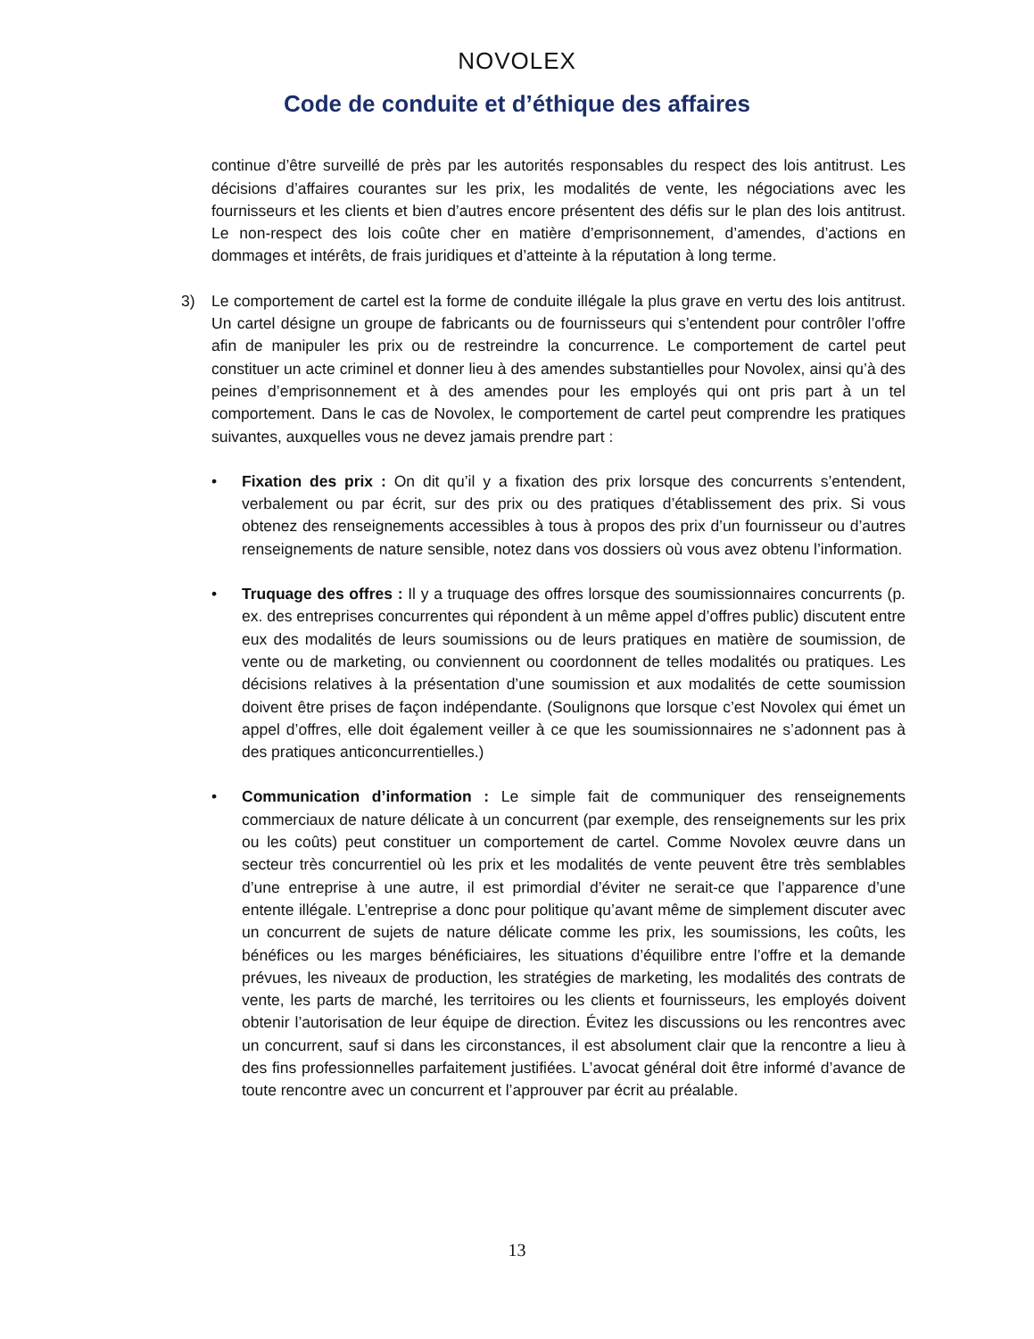NOVOLEX
Code de conduite et d’éthique des affaires
continue d’être surveillé de près par les autorités responsables du respect des lois antitrust. Les décisions d’affaires courantes sur les prix, les modalités de vente, les négociations avec les fournisseurs et les clients et bien d’autres encore présentent des défis sur le plan des lois antitrust. Le non-respect des lois coûte cher en matière d’emprisonnement, d’amendes, d’actions en dommages et intérêts, de frais juridiques et d’atteinte à la réputation à long terme.
3) Le comportement de cartel est la forme de conduite illégale la plus grave en vertu des lois antitrust. Un cartel désigne un groupe de fabricants ou de fournisseurs qui s’entendent pour contrôler l’offre afin de manipuler les prix ou de restreindre la concurrence. Le comportement de cartel peut constituer un acte criminel et donner lieu à des amendes substantielles pour Novolex, ainsi qu’à des peines d’emprisonnement et à des amendes pour les employés qui ont pris part à un tel comportement. Dans le cas de Novolex, le comportement de cartel peut comprendre les pratiques suivantes, auxquelles vous ne devez jamais prendre part :
• Fixation des prix : On dit qu’il y a fixation des prix lorsque des concurrents s’entendent, verbalement ou par écrit, sur des prix ou des pratiques d’établissement des prix. Si vous obtenez des renseignements accessibles à tous à propos des prix d’un fournisseur ou d’autres renseignements de nature sensible, notez dans vos dossiers où vous avez obtenu l’information.
• Truquage des offres : Il y a truquage des offres lorsque des soumissionnaires concurrents (p. ex. des entreprises concurrentes qui répondent à un même appel d’offres public) discutent entre eux des modalités de leurs soumissions ou de leurs pratiques en matière de soumission, de vente ou de marketing, ou conviennent ou coordonnent de telles modalités ou pratiques. Les décisions relatives à la présentation d’une soumission et aux modalités de cette soumission doivent être prises de façon indépendante. (Soulignons que lorsque c’est Novolex qui émet un appel d’offres, elle doit également veiller à ce que les soumissionnaires ne s’adonnent pas à des pratiques anticoncurrentielles.)
• Communication d’information : Le simple fait de communiquer des renseignements commerciaux de nature délicate à un concurrent (par exemple, des renseignements sur les prix ou les coûts) peut constituer un comportement de cartel. Comme Novolex œuvre dans un secteur très concurrentiel où les prix et les modalités de vente peuvent être très semblables d’une entreprise à une autre, il est primordial d’éviter ne serait-ce que l’apparence d’une entente illégale. L’entreprise a donc pour politique qu’avant même de simplement discuter avec un concurrent de sujets de nature délicate comme les prix, les soumissions, les coûts, les bénéfices ou les marges bénéficiaires, les situations d’équilibre entre l’offre et la demande prévues, les niveaux de production, les stratégies de marketing, les modalités des contrats de vente, les parts de marché, les territoires ou les clients et fournisseurs, les employés doivent obtenir l’autorisation de leur équipe de direction. Évitez les discussions ou les rencontres avec un concurrent, sauf si dans les circonstances, il est absolument clair que la rencontre a lieu à des fins professionnelles parfaitement justifiées. L’avocat général doit être informé d’avance de toute rencontre avec un concurrent et l’approuver par écrit au préalable.
13